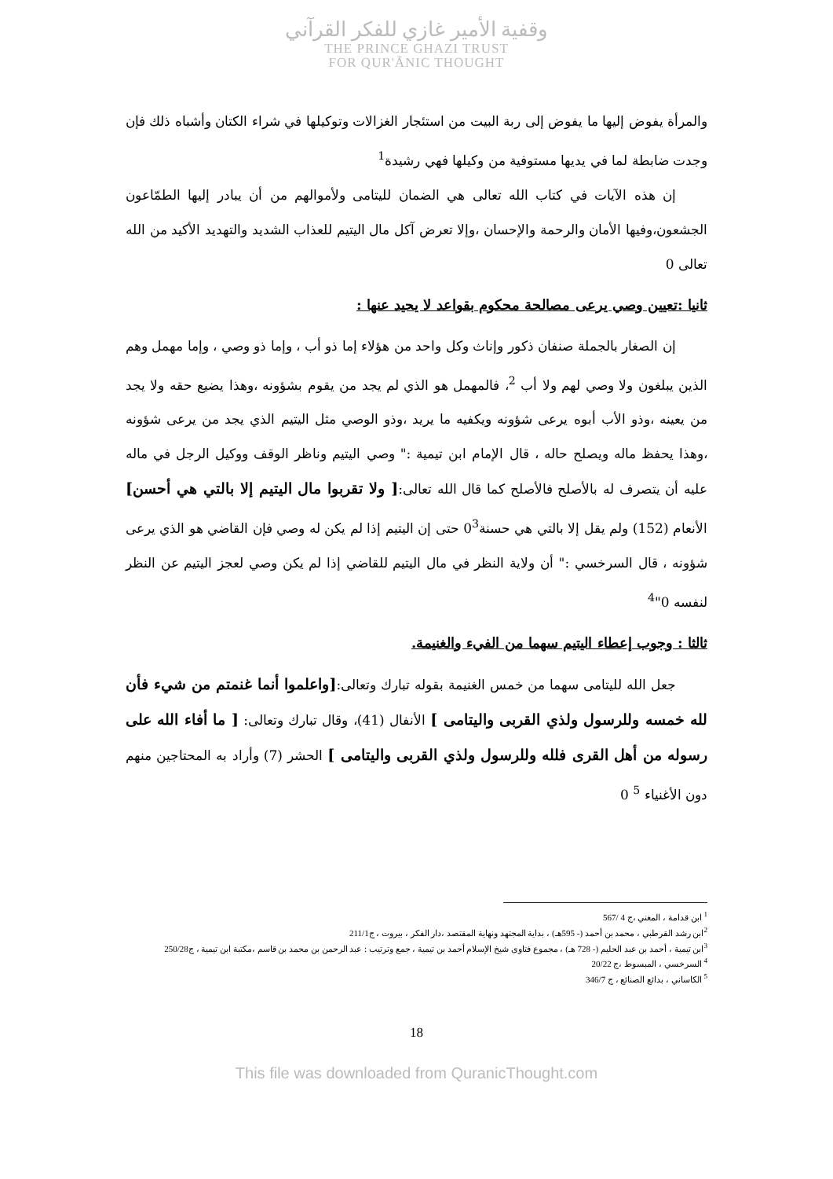وقفية الأمير غازي للفكر القرآني
THE PRINCE GHAZI TRUST
FOR QUR'ĀNIC THOUGHT
والمرأة يفوض إليها ما يفوض إلى ربة البيت من استئجار الغزالات وتوكيلها في شراء الكتان وأشباه ذلك فإن وجدت ضابطة لما في يديها مستوفية من وكيلها فهي رشيدة<sup>1</sup>
إن هذه الآيات في كتاب الله تعالى هي الضمان لليتامى ولأموالهم من أن يبادر إليها الطمّاعون الجشعون،وفيها الأمان والرحمة والإحسان ،وإلا تعرض آكل مال اليتيم للعذاب الشديد والتهديد الأكيد من الله تعالى 0
ثانيا :تعيين وصي يرعى مصالحة محكوم بقواعد لا يحيد عنها :
إن الصغار بالجملة صنفان ذكور وإناث وكل واحد من هؤلاء إما ذو أب ، وإما ذو وصي ، وإما مهمل وهم الذين يبلغون ولا وصي لهم ولا أب <sup>2</sup>، فالمهمل هو الذي لم يجد من يقوم بشؤونه ،وهذا يضيع حقه ولا يجد من يعينه ،وذو الأب أبوه يرعى شؤونه ويكفيه ما يريد ،وذو الوصي مثل اليتيم الذي يجد من يرعى شؤونه ،وهذا يحفظ ماله ويصلح حاله ، قال الإمام ابن تيمية :" وصي اليتيم وناظر الوقف ووكيل الرجل في ماله عليه أن يتصرف له بالأصلح فالأصلح كما قال الله تعالى:[ ولا تقربوا مال اليتيم إلا بالتي هي أحسن] الأنعام (152) ولم يقل إلا بالتي هي حسنة0<sup>3</sup> حتى إن اليتيم إذا لم يكن له وصي فإن القاضي هو الذي يرعى شؤونه ، قال السرخسي :" أن ولاية النظر في مال اليتيم للقاضي إذا لم يكن وصي لعجز اليتيم عن النظر لنفسه 0"<sup>4</sup>
ثالثا : وجوب إعطاء اليتيم سهما من الفيء والغنيمة.
جعل الله لليتامى سهما من خمس الغنيمة بقوله تبارك وتعالى:[واعلموا أنما غنمتم من شيء فأن لله خمسه وللرسول ولذي القربى واليتامى ] الأنفال (41)، وقال تبارك وتعالى: [ ما أفاء الله على رسوله من أهل القرى فلله وللرسول ولذي القربى واليتامى ] الحشر (7) وأراد به المحتاجين منهم دون الأغنياء <sup>5</sup> 0
<sup>1</sup> ابن قدامة ، المغني ،ج 4 /567
<sup>2</sup> ابن رشد القرطبي ، محمد بن أحمد (- 595هـ) ، بداية المجتهد ونهاية المقتصد ،دار الفكر ، بيروت ، ج211/1
<sup>3</sup> ابن تيمية ، أحمد بن عبد الحليم (- 728 هـ) ، مجموع فتاوى شيخ الإسلام أحمد بن تيمية ، جمع وترتيب : عبد الرحمن بن محمد بن قاسم ،مكتبة ابن تيمية ، ج250/28
<sup>4</sup> السرخسي ، المبسوط ،ج 20/22
<sup>5</sup> الكاساني ، بدائع الصنائع ، ج 346/7
18
This file was downloaded from QuranicThought.com